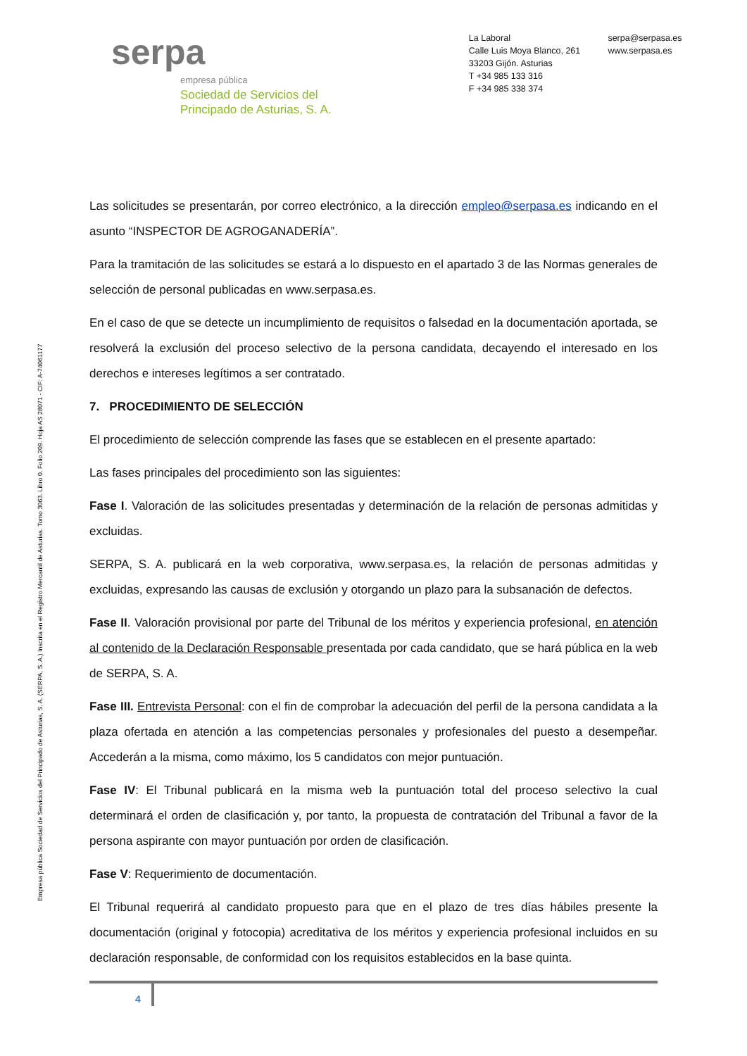serpa
empresa pública
Sociedad de Servicios del
Principado de Asturias, S. A.
La Laboral
Calle Luis Moya Blanco, 261
33203 Gijón. Asturias
T +34 985 133 316
F +34 985 338 374
serpa@serpasa.es
www.serpasa.es
Empresa pública Sociedad de Servicios del Principado de Asturias, S. A. (SERPA, S. A.) Inscrita en el Registro Mercantil de Asturias. Tomo 3063. Libro 0. Folio 209. Hoja AS 28071 - CIF: A-74061177
Las solicitudes se presentarán, por correo electrónico, a la dirección empleo@serpasa.es indicando en el asunto “INSPECTOR DE AGROGANADERÍA”.
Para la tramitación de las solicitudes se estará a lo dispuesto en el apartado 3 de las Normas generales de selección de personal publicadas en www.serpasa.es.
En el caso de que se detecte un incumplimiento de requisitos o falsedad en la documentación aportada, se resolverá la exclusión del proceso selectivo de la persona candidata, decayendo el interesado en los derechos e intereses legítimos a ser contratado.
7. PROCEDIMIENTO DE SELECCIÓN
El procedimiento de selección comprende las fases que se establecen en el presente apartado:
Las fases principales del procedimiento son las siguientes:
Fase I. Valoración de las solicitudes presentadas y determinación de la relación de personas admitidas y excluidas.
SERPA, S. A. publicará en la web corporativa, www.serpasa.es, la relación de personas admitidas y excluidas, expresando las causas de exclusión y otorgando un plazo para la subsanación de defectos.
Fase II. Valoración provisional por parte del Tribunal de los méritos y experiencia profesional, en atención al contenido de la Declaración Responsable presentada por cada candidato, que se hará pública en la web de SERPA, S. A.
Fase III. Entrevista Personal: con el fin de comprobar la adecuación del perfil de la persona candidata a la plaza ofertada en atención a las competencias personales y profesionales del puesto a desempeñar. Accederán a la misma, como máximo, los 5 candidatos con mejor puntuación.
Fase IV: El Tribunal publicará en la misma web la puntuación total del proceso selectivo la cual determinará el orden de clasificación y, por tanto, la propuesta de contratación del Tribunal a favor de la persona aspirante con mayor puntuación por orden de clasificación.
Fase V: Requerimiento de documentación.
El Tribunal requerirá al candidato propuesto para que en el plazo de tres días hábiles presente la documentación (original y fotocopia) acreditativa de los méritos y experiencia profesional incluidos en su declaración responsable, de conformidad con los requisitos establecidos en la base quinta.
4